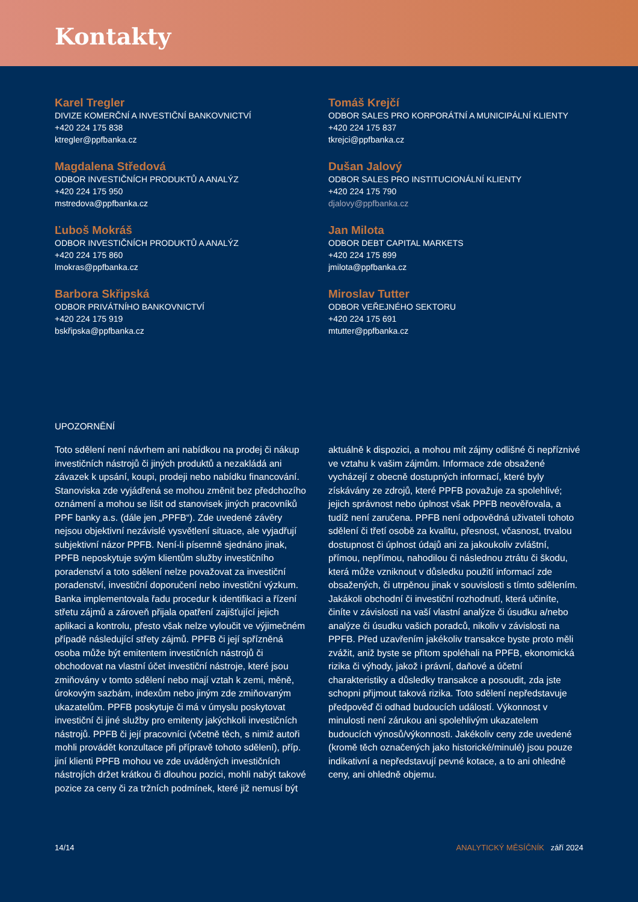Kontakty
Karel Tregler
DIVIZE KOMERČNÍ A INVESTIČNÍ BANKOVNICTVÍ
+420 224 175 838
ktregler@ppfbanka.cz
Tomáš Krejčí
ODBOR SALES PRO KORPORÁTNÍ A MUNICIPÁLNÍ KLIENTY
+420 224 175 837
tkrejci@ppfbanka.cz
Magdalena Středová
ODBOR INVESTIČNÍCH PRODUKTŮ A ANALÝZ
+420 224 175 950
mstredova@ppfbanka.cz
Dušan Jalový
ODBOR SALES PRO INSTITUCIONÁLNÍ KLIENTY
+420 224 175 790
djalovy@ppfbanka.cz
Ľuboš Mokráš
ODBOR INVESTIČNÍCH PRODUKTŮ A ANALÝZ
+420 224 175 860
lmokras@ppfbanka.cz
Jan Milota
ODBOR DEBT CAPITAL MARKETS
+420 224 175 899
jmilota@ppfbanka.cz
Barbora Skřipská
ODBOR PRIVÁTNÍHO BANKOVNICTVÍ
+420 224 175 919
bskřipska@ppfbanka.cz
Miroslav Tutter
ODBOR VEŘEJNÉHO SEKTORU
+420 224 175 691
mtutter@ppfbanka.cz
UPOZORNĚNÍ
Toto sdělení není návrhem ani nabídkou na prodej či nákup investičních nástrojů či jiných produktů a nezakládá ani závazek k upsání, koupi, prodeji nebo nabídku financování. Stanoviska zde vyjádřená se mohou změnit bez předchozího oznámení a mohou se lišit od stanovisek jiných pracovníků PPF banky a.s. (dále jen „PPFB“). Zde uvedené závěry nejsou objektivní nezávislé vysvětlení situace, ale vyjadřují subjektivní názor PPFB. Není-li písemně sjednáno jinak, PPFB neposkytuje svým klientům služby investičního poradenství a toto sdělení nelze považovat za investiční poradenství, investiční doporučení nebo investiční výzkum. Banka implementovala řadu procedur k identifikaci a řízení střetu zájmů a zároveň přijala opatření zajišťující jejich aplikaci a kontrolu, přesto však nelze vyloučit ve výjimečném případě následující střety zájmů. PPFB či její spřízněná osoba může být emitentem investičních nástrojů či obchodovat na vlastní účet investiční nástroje, které jsou zmiňovány v tomto sdělení nebo mají vztah k zemi, měně, úrokovým sazbám, indexům nebo jiným zde zmiňovaným ukazatelům. PPFB poskytuje či má v úmyslu poskytovat investiční či jiné služby pro emitenty jakýchkoli investičních nástrojů. PPFB či její pracovníci (včetně těch, s nimiž autoři mohli provádět konzultace při přípravě tohoto sdělení), příp. jiní klienti PPFB mohou ve zde uváděných investičních nástrojích držet krátkou či dlouhou pozici, mohli nabýt takové pozice za ceny či za tržních podmínek, které již nemusí být
aktuálně k dispozici, a mohou mít zájmy odlišné či nepříznivé ve vztahu k vašim zájmům. Informace zde obsažené vycházejí z obecně dostupných informací, které byly získávány ze zdrojů, které PPFB považuje za spolehlivé; jejich správnost nebo úplnost však PPFB neověřovala, a tudíž není zaručena. PPFB není odpovědná uživateli tohoto sdělení či třetí osobě za kvalitu, přesnost, včasnost, trvalou dostupnost či úplnost údajů ani za jakoukoliv zvláštní, přímou, nepřímou, nahodilou či následnou ztrátu či škodu, která může vzniknout v důsledku použití informací zde obsažených, či utrpěnou jinak v souvislosti s tímto sdělením. Jakákoli obchodní či investiční rozhodnutí, která učiníte, činíte v závislosti na vaší vlastní analýze či úsudku a/nebo analýze či úsudku vašich poradců, nikoliv v závislosti na PPFB. Před uzavřením jakékoliv transakce byste proto měli zvážit, aniž byste se přitom spoléhali na PPFB, ekonomická rizika či výhody, jakož i právní, daňové a účetní charakteristiky a důsledky transakce a posoudit, zda jste schopni přijmout taková rizika. Toto sdělení nepředstavuje předpověď či odhad budoucích událostí. Výkonnost v minulosti není zárukou ani spolehlivým ukazatelem budoucích výnosů/výkonnosti. Jakékoliv ceny zde uvedené (kromě těch označených jako historické/minulé) jsou pouze indikativní a nepředstavují pevné kotace, a to ani ohledně ceny, ani ohledně objemu.
14/14 ANALYTICKÝ MĚSÍČNÍK září 2024